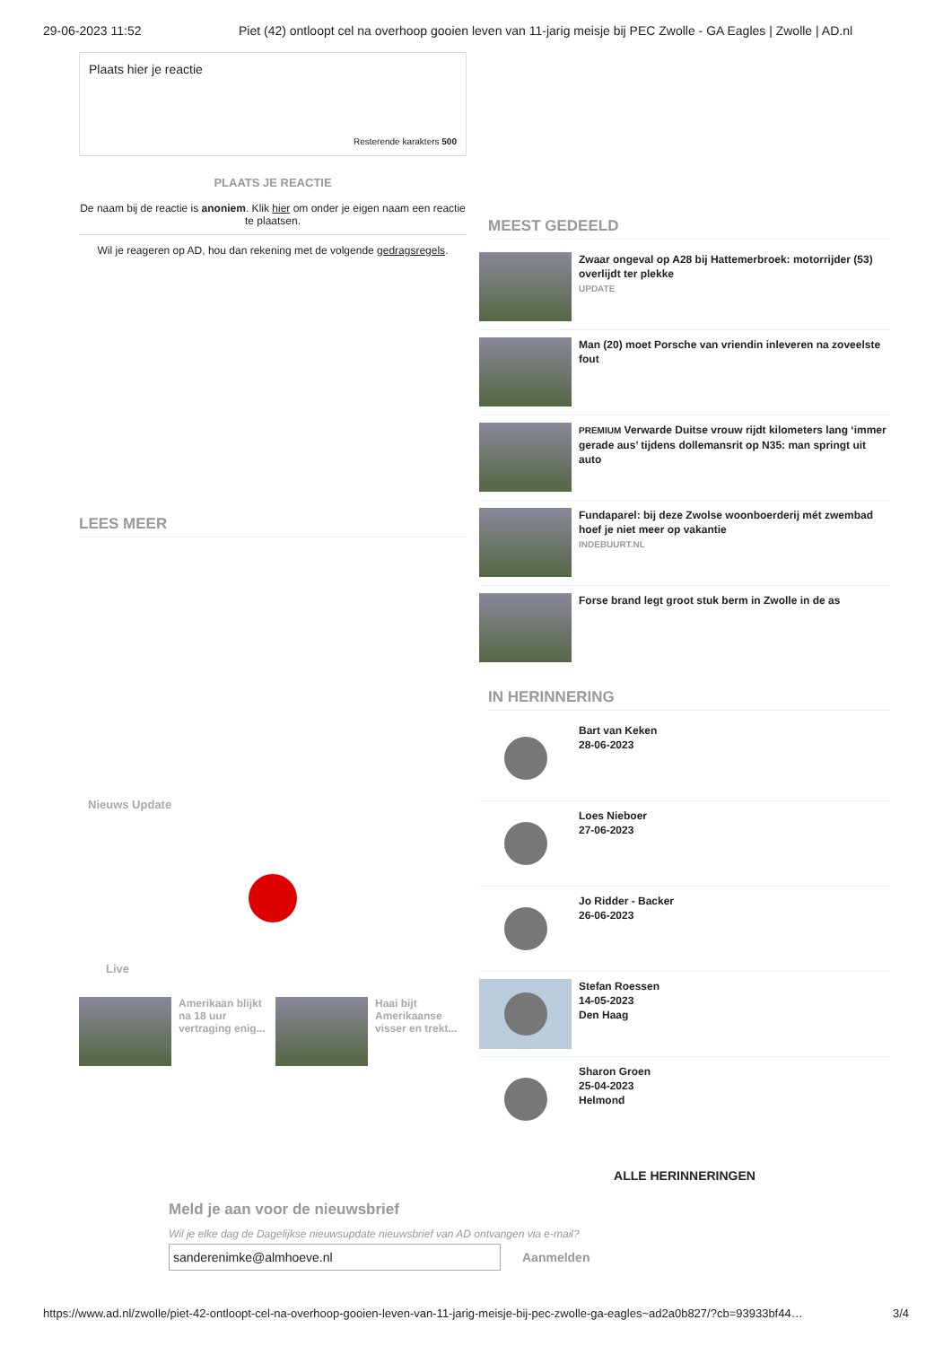29-06-2023 11:52 Piet (42) ontloopt cel na overhoop gooien leven van 11-jarig meisje bij PEC Zwolle - GA Eagles | Zwolle | AD.nl
Plaats hier je reactie
Resterende karakters 500
PLAATS JE REACTIE
De naam bij de reactie is anoniem. Klik hier om onder je eigen naam een reactie te plaatsen.
Wil je reageren op AD, hou dan rekening met de volgende gedragsregels.
LEES MEER
Nieuws Update
Live
Amerikaan blijkt na 18 uur vertraging enig...
Haai bijt Amerikaanse visser en trekt...
Meld je aan voor de nieuwsbrief
Wil je elke dag de Dagelijkse nieuwsupdate nieuwsbrief van AD ontvangen via e-mail?
sanderenimke@almhoeve.nl
Aanmelden
MEEST GEDEELD
Zwaar ongeval op A28 bij Hattemerbroek: motorrijder (53) overlijdt ter plekke
UPDATE
Man (20) moet Porsche van vriendin inleveren na zoveelste fout
PREMIUM Verwarde Duitse vrouw rijdt kilometers lang ‘immer gerade aus’ tijdens dollemansrit op N35: man springt uit auto
Fundaparel: bij deze Zwolse woonboerderij mét zwembad hoef je niet meer op vakantie
INDEBUURT.NL
Forse brand legt groot stuk berm in Zwolle in de as
IN HERINNERING
Bart van Keken
28-06-2023
Loes Nieboer
27-06-2023
Jo Ridder - Backer
26-06-2023
Stefan Roessen
14-05-2023
Den Haag
Sharon Groen
25-04-2023
Helmond
ALLE HERINNERINGEN
https://www.ad.nl/zwolle/piet-42-ontloopt-cel-na-overhoop-gooien-leven-van-11-jarig-meisje-bij-pec-zwolle-ga-eagles~ad2a0b827/?cb=93933bf44… 3/4